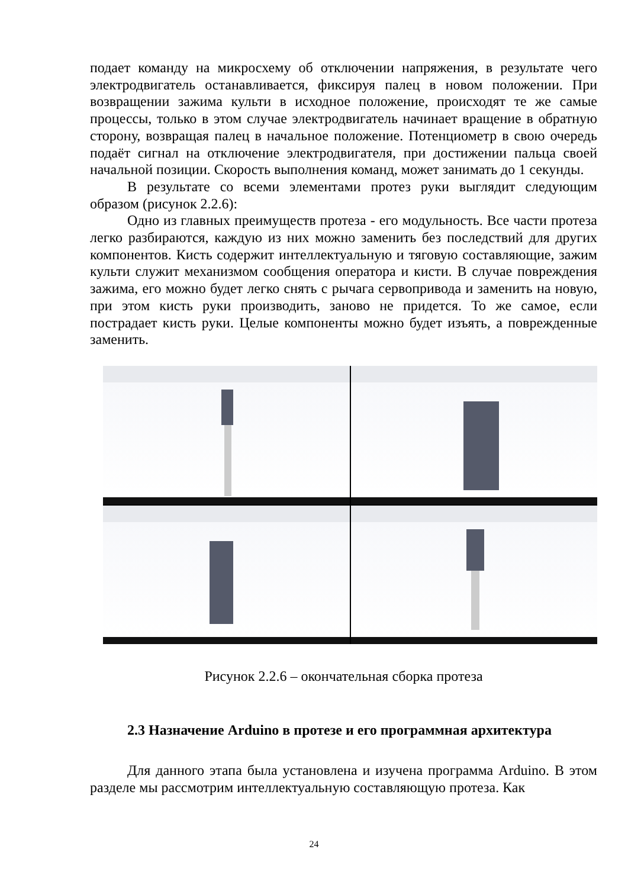подает команду на микросхему об отключении напряжения, в результате чего электродвигатель останавливается, фиксируя палец в новом положении. При возвращении зажима культи в исходное положение, происходят те же самые процессы, только в этом случае электродвигатель начинает вращение в обратную сторону, возвращая палец в начальное положение. Потенциометр в свою очередь подаёт сигнал на отключение электродвигателя, при достижении пальца своей начальной позиции. Скорость выполнения команд, может занимать до 1 секунды.
В результате со всеми элементами протез руки выглядит следующим образом (рисунок 2.2.6):
Одно из главных преимуществ протеза - его модульность. Все части протеза легко разбираются, каждую из них можно заменить без последствий для других компонентов. Кисть содержит интеллектуальную и тяговую составляющие, зажим культи служит механизмом сообщения оператора и кисти. В случае повреждения зажима, его можно будет легко снять с рычага сервопривода и заменить на новую, при этом кисть руки производить, заново не придется. То же самое, если пострадает кисть руки. Целые компоненты можно будет изъять, а поврежденные заменить.
Рисунок 2.2.6 – окончательная сборка протеза
2.3 Назначение Arduino в протезе и его программная архитектура
Для данного этапа была установлена и изучена программа Arduino. В этом разделе мы рассмотрим интеллектуальную составляющую протеза. Как
24